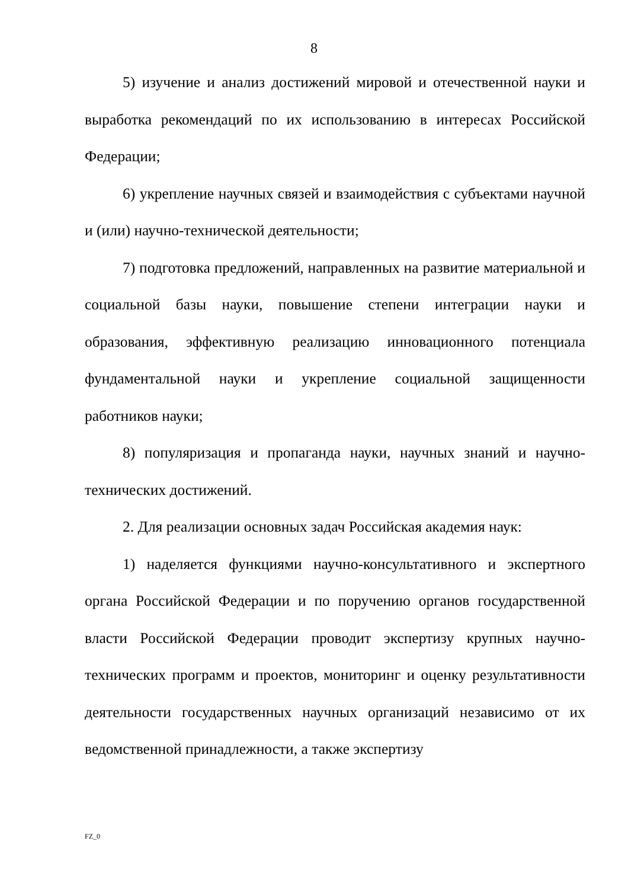8
5) изучение и анализ достижений мировой и отечественной науки и выработка рекомендаций по их использованию в интересах Российской Федерации;
6) укрепление научных связей и взаимодействия с субъектами научной и (или) научно-технической деятельности;
7) подготовка предложений, направленных на развитие материальной и социальной базы науки, повышение степени интеграции науки и образования, эффективную реализацию инновационного потенциала фундаментальной науки и укрепление социальной защищенности работников науки;
8) популяризация и пропаганда науки, научных знаний и научно-технических достижений.
2. Для реализации основных задач Российская академия наук:
1) наделяется функциями научно-консультативного и экспертного органа Российской Федерации и по поручению органов государственной власти Российской Федерации проводит экспертизу крупных научно-технических программ и проектов, мониторинг и оценку результативности деятельности государственных научных организаций независимо от их ведомственной принадлежности, а также экспертизу
FZ_0